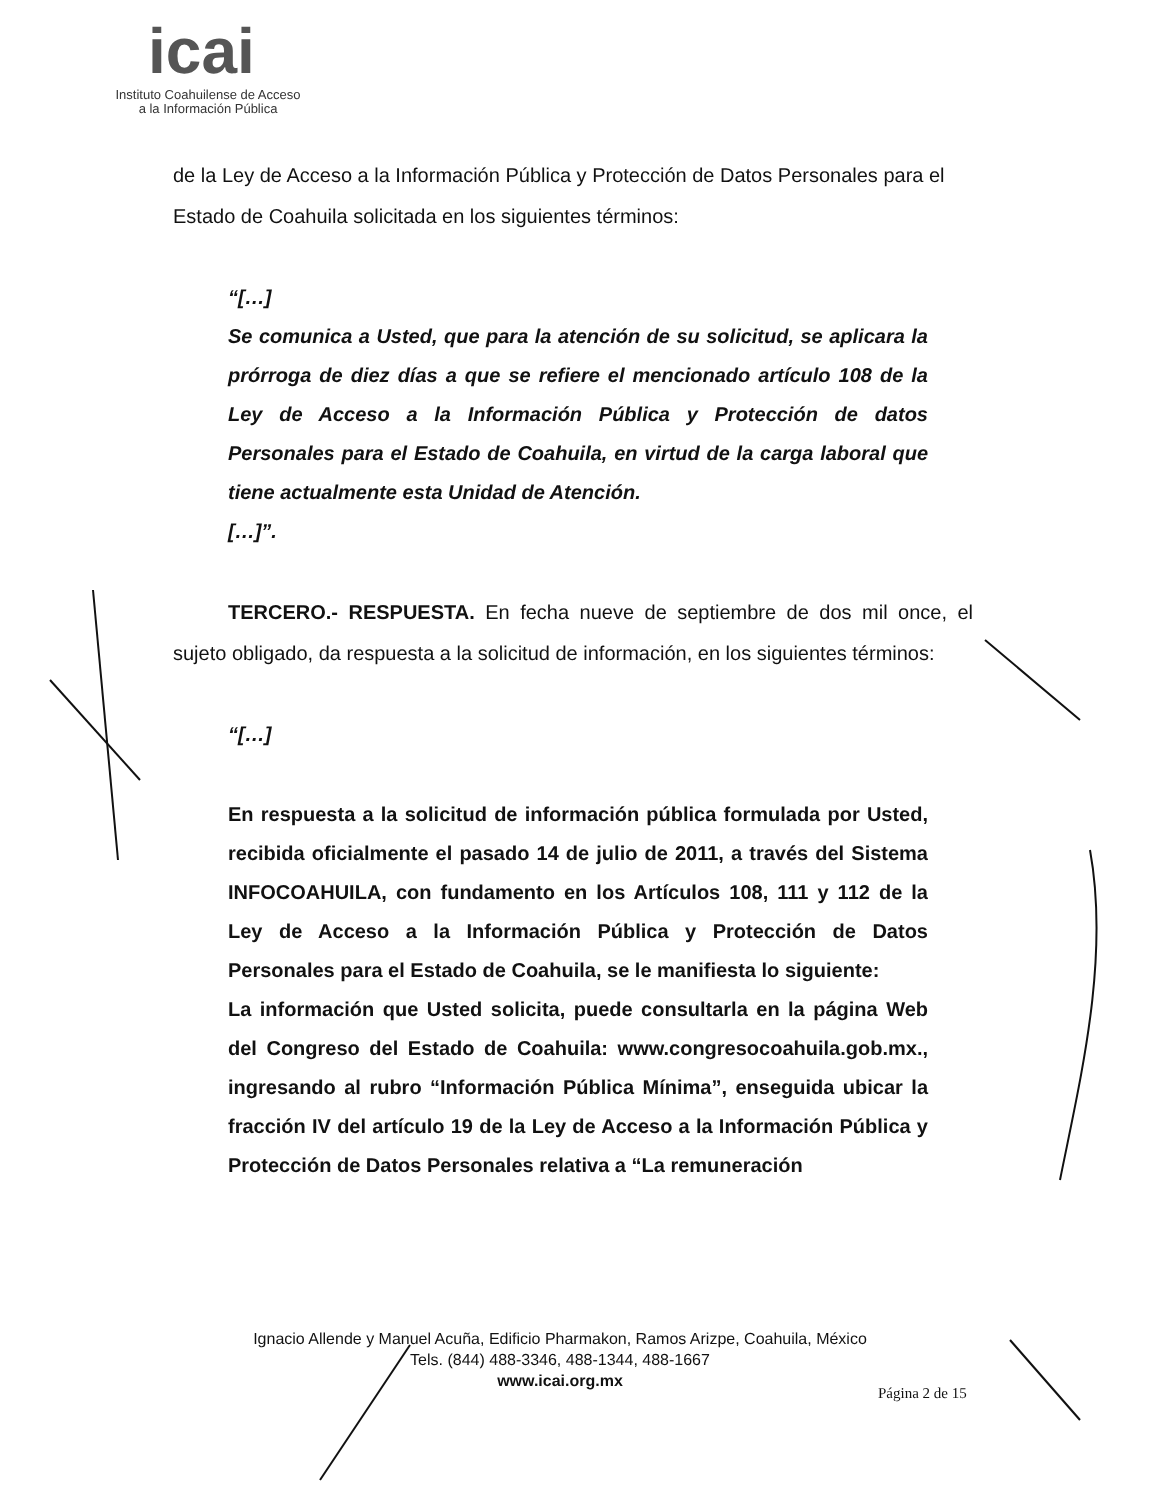icai
Instituto Coahuilense de Acceso
a la Información Pública
de la Ley de Acceso a la Información Pública y Protección de Datos Personales para el Estado de Coahuila solicitada en los siguientes términos:
“[…]
Se comunica a Usted, que para la atención de su solicitud, se aplicara la prórroga de diez días a que se refiere el mencionado artículo 108 de la Ley de Acceso a la Información Pública y Protección de datos Personales para el Estado de Coahuila, en virtud de la carga laboral que tiene actualmente esta Unidad de Atención.
[…]”.
TERCERO.- RESPUESTA. En fecha nueve de septiembre de dos mil once, el sujeto obligado, da respuesta a la solicitud de información, en los siguientes términos:
“[…]
En respuesta a la solicitud de información pública formulada por Usted, recibida oficialmente el pasado 14 de julio de 2011, a través del Sistema INFOCOAHUILA, con fundamento en los Artículos 108, 111 y 112 de la Ley de Acceso a la Información Pública y Protección de Datos Personales para el Estado de Coahuila, se le manifiesta lo siguiente:
La información que Usted solicita, puede consultarla en la página Web del Congreso del Estado de Coahuila: www.congresocoahuila.gob.mx., ingresando al rubro “Información Pública Mínima”, enseguida ubicar la fracción IV del artículo 19 de la Ley de Acceso a la Información Pública y Protección de Datos Personales relativa a “La remuneración
Ignacio Allende y Manuel Acuña, Edificio Pharmakon, Ramos Arizpe, Coahuila, México
Tels. (844) 488-3346, 488-1344, 488-1667
www.icai.org.mx
Página 2 de 15